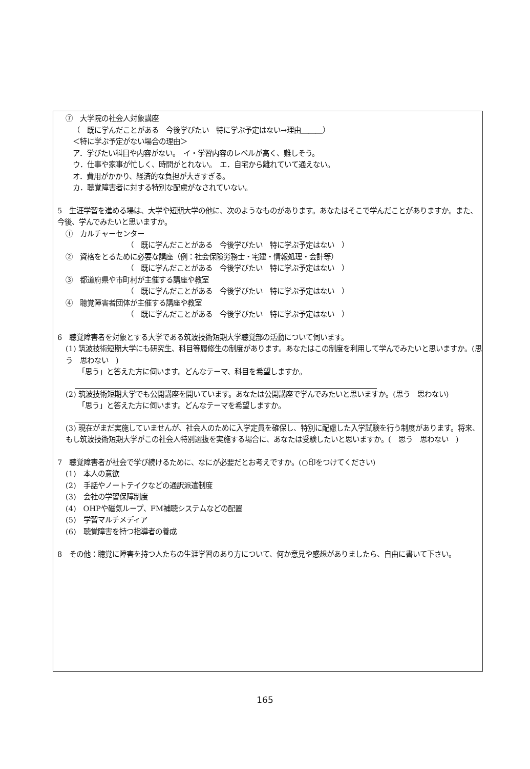⑦　大学院の社会人対象講座
（　既に学んだことがある　今後学びたい　特に学ぶ予定はない→理由＿＿＿）
＜特に学ぶ予定がない場合の理由＞
ア．学びたい科目や内容がない。　イ・学習内容のレベルが高く、難しそう。
ウ．仕事や家事が忙しく、時間がとれない。　エ．自宅から離れていて通えない。
オ．費用がかかり、経済的な負担が大きすぎる。
カ．聴覚障害者に対する特別な配慮がなされていない。
5　生涯学習を進める場は、大学や短期大学の他に、次のようなものがあります。あなたはそこで学んだことがありますか。また、今後、学んでみたいと思いますか。
①　カルチャーセンター
（　既に学んだことがある　今後学びたい　特に学ぶ予定はない　）
②　資格をとるために必要な講座（例：社会保険労務士・宅建・情報処理・会計等）
（　既に学んだことがある　今後学びたい　特に学ぶ予定はない　）
③　都道府県や市町村が主催する講座や教室
（　既に学んだことがある　今後学びたい　特に学ぶ予定はない　）
④　聴覚障害者団体が主催する講座や教室
（　既に学んだことがある　今後学びたい　特に学ぶ予定はない　）
6　聴覚障害者を対象とする大学である筑波技術短期大学聴覚部の活動について伺います。
(1) 筑波技術短期大学にも研究生、科目等履修生の制度があります。あなたはこの制度を利用して学んでみたいと思いますか。(思う　思わない　)
「思う」と答えた方に伺います。どんなテーマ、科目を希望しますか。
(2) 筑波技術短期大学でも公開講座を開いています。あなたは公開講座で学んでみたいと思いますか。(思う　思わない)
「思う」と答えた方に伺います。どんなテーマを希望しますか。
(3) 現在がまだ実施していませんが、社会人のために入学定員を確保し、特別に配慮した入学試験を行う制度があります。将来、もし筑波技術短期大学がこの社会人特別選抜を実施する場合に、あなたは受験したいと思いますか。(　思う　思わない　)
7　聴覚障害者が社会で学び続けるために、なにが必要だとお考えですか。(○印をつけてください)
(1)　本人の意欲
(2)　手話やノートテイクなどの通訳派遣制度
(3)　会社の学習保障制度
(4)　OHPや磁気ループ、FM補聴システムなどの配置
(5)　学習マルチメディア
(6)　聴覚障害を持つ指導者の養成
8　その他：聴覚に障害を持つ人たちの生涯学習のあり方について、何か意見や感想がありましたら、自由に書いて下さい。
165